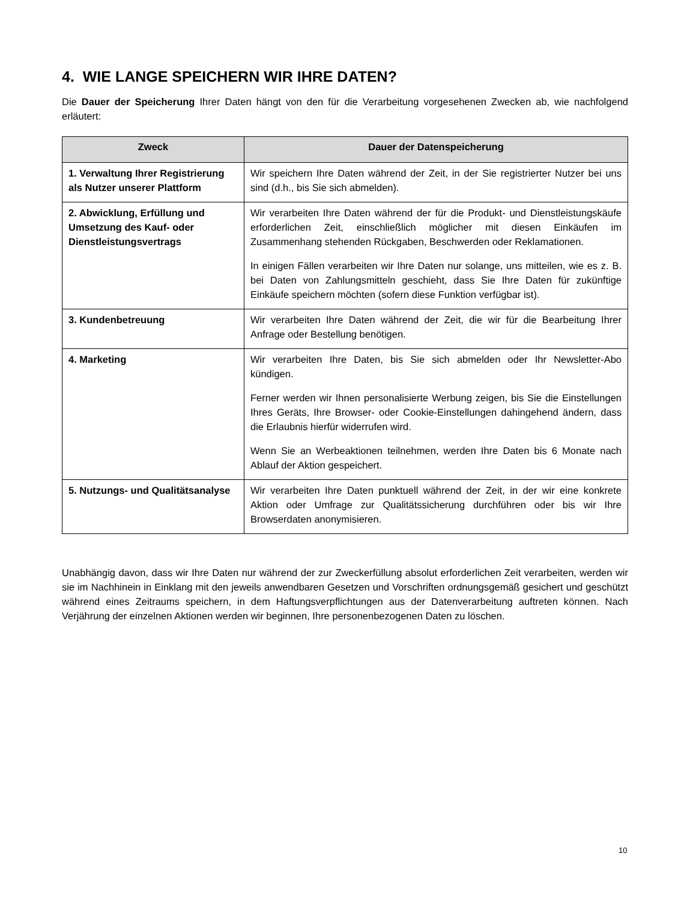4. WIE LANGE SPEICHERN WIR IHRE DATEN?
Die Dauer der Speicherung Ihrer Daten hängt von den für die Verarbeitung vorgesehenen Zwecken ab, wie nachfolgend erläutert:
| Zweck | Dauer der Datenspeicherung |
| --- | --- |
| 1. Verwaltung Ihrer Registrierung als Nutzer unserer Plattform | Wir speichern Ihre Daten während der Zeit, in der Sie registrierter Nutzer bei uns sind (d.h., bis Sie sich abmelden). |
| 2. Abwicklung, Erfüllung und Umsetzung des Kauf- oder Dienstleistungsvertrags | Wir verarbeiten Ihre Daten während der für die Produkt- und Dienstleistungskäufe erforderlichen Zeit, einschließlich möglicher mit diesen Einkäufen im Zusammenhang stehenden Rückgaben, Beschwerden oder Reklamationen. In einigen Fällen verarbeiten wir Ihre Daten nur solange, uns mitteilen, wie es z. B. bei Daten von Zahlungsmitteln geschieht, dass Sie Ihre Daten für zukünftige Einkäufe speichern möchten (sofern diese Funktion verfügbar ist). |
| 3. Kundenbetreuung | Wir verarbeiten Ihre Daten während der Zeit, die wir für die Bearbeitung Ihrer Anfrage oder Bestellung benötigen. |
| 4. Marketing | Wir verarbeiten Ihre Daten, bis Sie sich abmelden oder Ihr Newsletter-Abo kündigen. Ferner werden wir Ihnen personalisierte Werbung zeigen, bis Sie die Einstellungen Ihres Geräts, Ihre Browser- oder Cookie-Einstellungen dahingehend ändern, dass die Erlaubnis hierfür widerrufen wird. Wenn Sie an Werbeaktionen teilnehmen, werden Ihre Daten bis 6 Monate nach Ablauf der Aktion gespeichert. |
| 5. Nutzungs- und Qualitätsanalyse | Wir verarbeiten Ihre Daten punktuell während der Zeit, in der wir eine konkrete Aktion oder Umfrage zur Qualitätssicherung durchführen oder bis wir Ihre Browserdaten anonymisieren. |
Unabhängig davon, dass wir Ihre Daten nur während der zur Zweckerfüllung absolut erforderlichen Zeit verarbeiten, werden wir sie im Nachhinein in Einklang mit den jeweils anwendbaren Gesetzen und Vorschriften ordnungsgemäß gesichert und geschützt während eines Zeitraums speichern, in dem Haftungsverpflichtungen aus der Datenverarbeitung auftreten können. Nach Verjährung der einzelnen Aktionen werden wir beginnen, Ihre personenbezogenen Daten zu löschen.
10